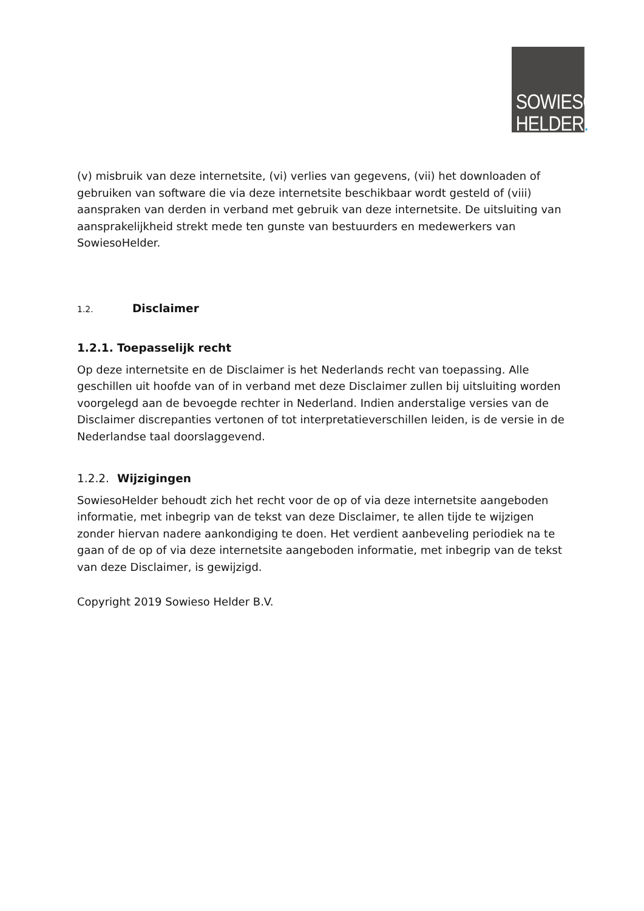SOWIESO
HELDER.
(v) misbruik van deze internetsite, (vi) verlies van gegevens, (vii) het downloaden of gebruiken van software die via deze internetsite beschikbaar wordt gesteld of (viii) aanspraken van derden in verband met gebruik van deze internetsite. De uitsluiting van aansprakelijkheid strekt mede ten gunste van bestuurders en medewerkers van SowiesoHelder.
1.2. Disclaimer
1.2.1. Toepasselijk recht
Op deze internetsite en de Disclaimer is het Nederlands recht van toepassing. Alle geschillen uit hoofde van of in verband met deze Disclaimer zullen bij uitsluiting worden voorgelegd aan de bevoegde rechter in Nederland. Indien anderstalige versies van de Disclaimer discrepanties vertonen of tot interpretatieverschillen leiden, is de versie in de Nederlandse taal doorslaggevend.
1.2.2. Wijzigingen
SowiesoHelder behoudt zich het recht voor de op of via deze internetsite aangeboden informatie, met inbegrip van de tekst van deze Disclaimer, te allen tijde te wijzigen zonder hiervan nadere aankondiging te doen. Het verdient aanbeveling periodiek na te gaan of de op of via deze internetsite aangeboden informatie, met inbegrip van de tekst van deze Disclaimer, is gewijzigd.
Copyright 2019 Sowieso Helder B.V.